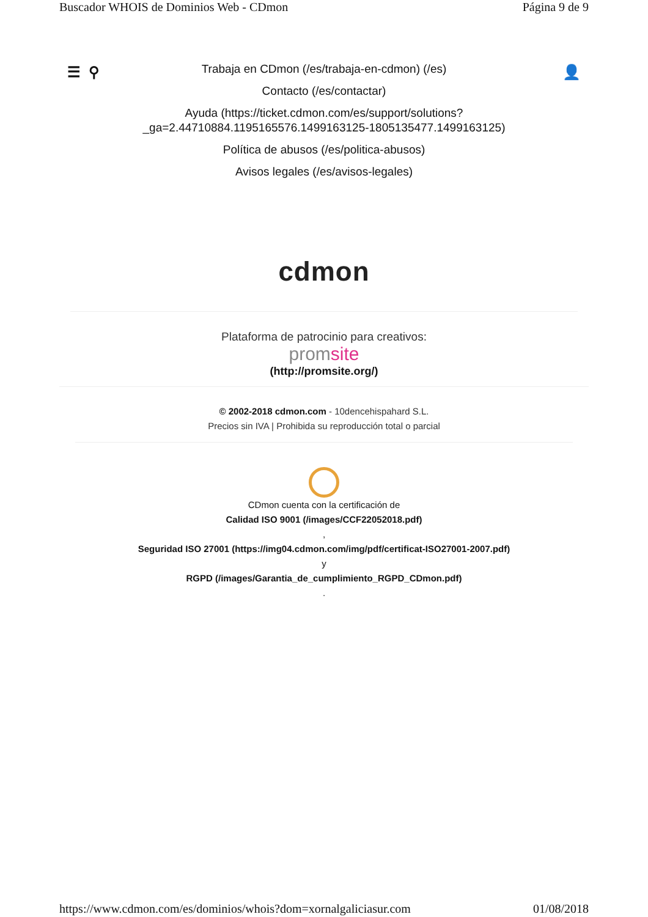Buscador WHOIS de Dominios Web - CDmon Página 9 de 9
☰ ⚲ 👤
Trabaja en CDmon (/es/trabaja-en-cdmon) (/es)
Contacto (/es/contactar)
Ayuda (https://ticket.cdmon.com/es/support/solutions?
_ga=2.44710884.1195165576.1499163125-1805135477.1499163125)
Política de abusos (/es/politica-abusos)
Avisos legales (/es/avisos-legales)
cdmon
Plataforma de patrocinio para creativos:
promsite
(http://promsite.org/)
© 2002-2018 cdmon.com - 10dencehispahard S.L.
Precios sin IVA | Prohibida su reproducción total o parcial
CDmon cuenta con la certificación de
Calidad ISO 9001 (/images/CCF22052018.pdf)
,
Seguridad ISO 27001 (https://img04.cdmon.com/img/pdf/certificat-ISO27001-2007.pdf)
y
RGPD (/images/Garantia_de_cumplimiento_RGPD_CDmon.pdf)
.
https://www.cdmon.com/es/dominios/whois?dom=xornalgaliciasur.com 01/08/2018